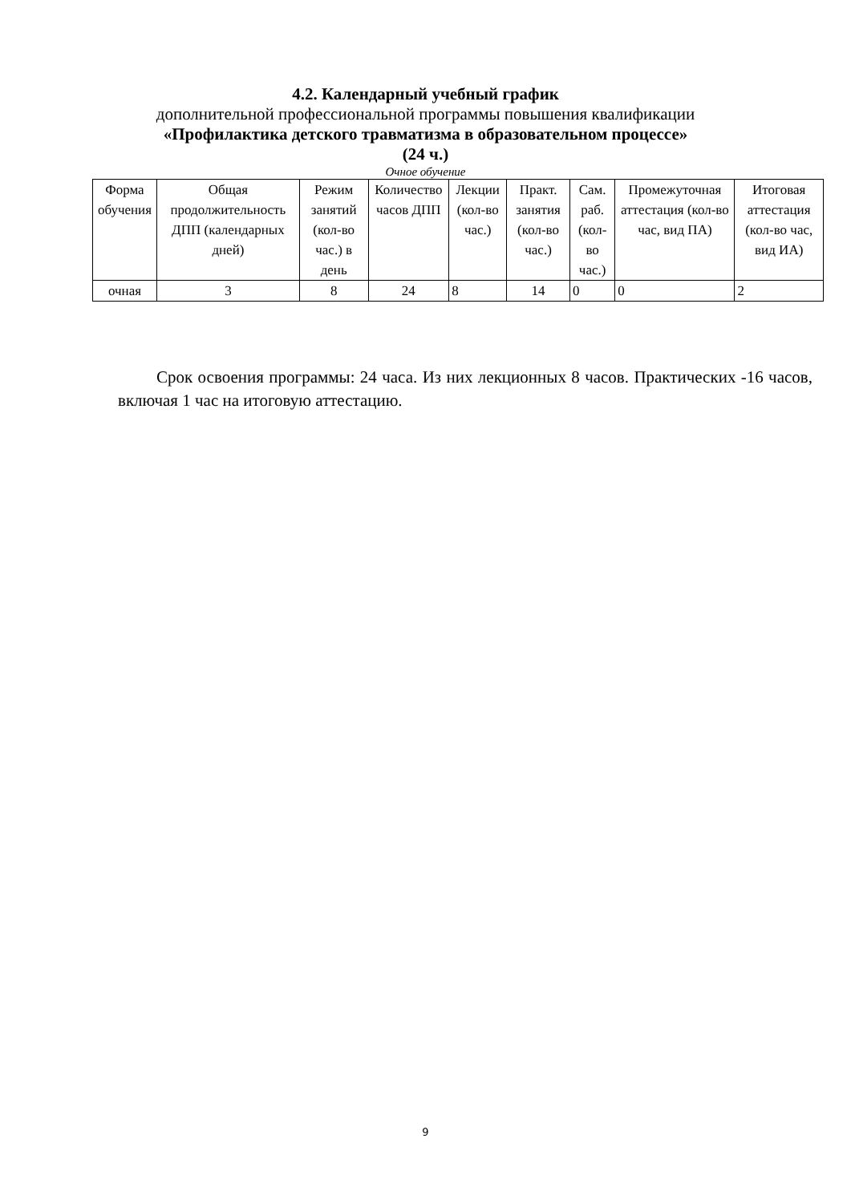4.2. Календарный учебный график
дополнительной профессиональной программы повышения квалификации
«Профилактика детского травматизма в образовательном процессе»
(24 ч.)
Очное обучение
| Форма обучения | Общая продолжительность ДПП (календарных дней) | Режим занятий (кол-во час.) в день | Количество часов ДПП | Лекции (кол-во час.) | Практ. занятия (кол-во час.) | Сам. раб. (кол-во час.) | Промежуточная аттестация (кол-во час, вид ПА) | Итоговая аттестация (кол-во час, вид ИА) |
| --- | --- | --- | --- | --- | --- | --- | --- | --- |
| очная | 3 | 8 | 24 | 8 | 14 | 0 | 0 | 2 |
Срок освоения программы: 24 часа. Из них лекционных 8 часов. Практических -16 часов, включая 1 час на итоговую аттестацию.
9